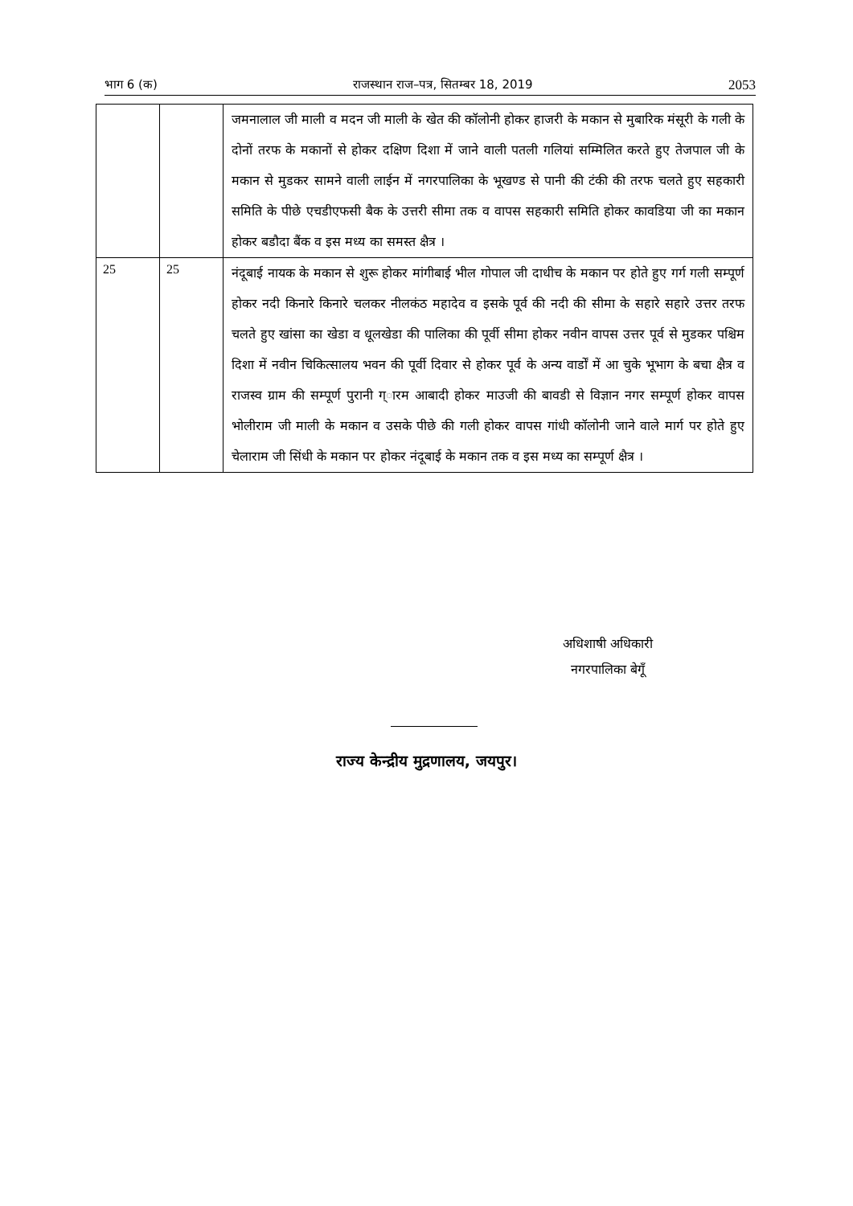भाग 6 (क) राजस्थान राज–पत्र, सितम्बर 18, 2019 2053
| | | जमनालाल जी माली व मदन जी माली के खेत की कॉलोनी होकर हाजरी के मकान से मुबारिक मंसूरी के गली के दोनों तरफ के मकानों से होकर दक्षिण दिशा में जाने वाली पतली गलियां सम्मिलित करते हुए तेजपाल जी के मकान से मुडकर सामने वाली लाईन में नगरपालिका के भूखण्ड से पानी की टंकी की तरफ चलते हुए सहकारी समिति के पीछे एचडीएफसी बैक के उत्तरी सीमा तक व वापस सहकारी समिति होकर कावडिया जी का मकान होकर बडौदा बैंक व इस मध्य का समस्त क्षैत्र । |
| 25 | 25 | नंदूबाई नायक के मकान से शुरू होकर मांगीबाई भील गोपाल जी दाधीच के मकान पर होते हुए गर्ग गली सम्पूर्ण होकर नदी किनारे किनारे चलकर नीलकंठ महादेव व इसके पूर्व की नदी की सीमा के सहारे सहारे उत्तर तरफ चलते हुए खांसा का खेडा व धूलखेडा की पालिका की पूर्वी सीमा होकर नवीन वापस उत्तर पूर्व से मुडकर पश्चिम दिशा में नवीन चिकित्सालय भवन की पूर्वी दिवार से होकर पूर्व के अन्य वार्डों में आ चुके भूभाग के बचा क्षैत्र व राजस्व ग्राम की सम्पूर्ण पुरानी ग्ारम आबादी होकर माउजी की बावडी से विज्ञान नगर सम्पूर्ण होकर वापस भोलीराम जी माली के मकान व उसके पीछे की गली होकर वापस गांधी कॉलोनी जाने वाले मार्ग पर होते हुए चेलाराम जी सिंधी के मकान पर होकर नंदूबाई के मकान तक व इस मध्य का सम्पूर्ण क्षैत्र । |
अधिशाषी अधिकारी
नगरपालिका बेगूँ
राज्य केन्द्रीय मुद्रणालय, जयपुर।